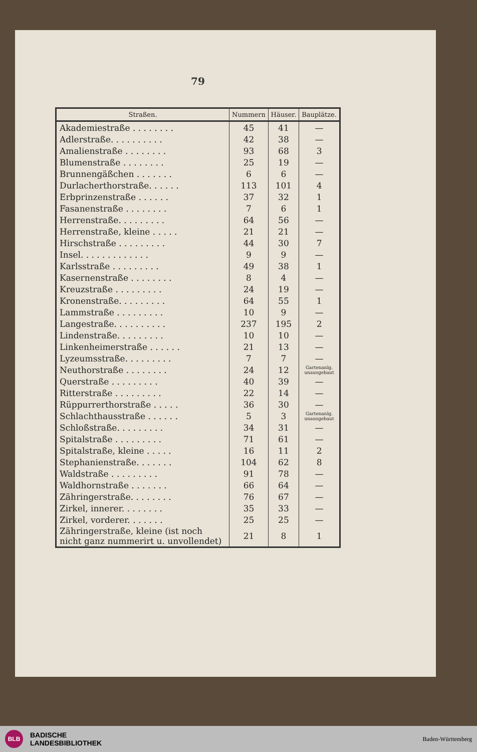79
| Straßen. | Nummern | Häuser. | Bauplätze. |
| --- | --- | --- | --- |
| Akademiestraße . . . . . . . . | 45 | 41 | — |
| Adlerstraße. . . . . . . . . . | 42 | 38 | — |
| Amalienstraße . . . . . . . . | 93 | 68 | 3 |
| Blumenstraße . . . . . . . . | 25 | 19 | — |
| Brunnengäßchen . . . . . . . | 6 | 6 | — |
| Durlacherthorstraße. . . . . . | 113 | 101 | 4 |
| Erbprinzenstraße . . . . . . | 37 | 32 | 1 |
| Fasanenstraße . . . . . . . . | 7 | 6 | 1 |
| Herrenstraße. . . . . . . . . | 64 | 56 | — |
| Herrenstraße, kleine . . . . . | 21 | 21 | — |
| Hirschstraße . . . . . . . . . | 44 | 30 | 7 |
| Insel. . . . . . . . . . . . . | 9 | 9 | — |
| Karlsstraße . . . . . . . . . | 49 | 38 | 1 |
| Kasernenstraße . . . . . . . . | 8 | 4 | — |
| Kreuzstraße . . . . . . . . . | 24 | 19 | — |
| Kronenstraße. . . . . . . . . | 64 | 55 | 1 |
| Lammstraße . . . . . . . . . | 10 | 9 | — |
| Langestraße. . . . . . . . . . | 237 | 195 | 2 |
| Lindenstraße. . . . . . . . . | 10 | 10 | — |
| Linkenheimerstraße . . . . . . | 21 | 13 | — |
| Lyzeumsstraße. . . . . . . . . | 7 | 7 | — |
| Neuthorstraße . . . . . . . . | 24 | 12 | Gartenanlg. unausgebaut |
| Querstraße . . . . . . . . . | 40 | 39 | — |
| Ritterstraße . . . . . . . . . | 22 | 14 | — |
| Rüppurrerthorstraße . . . . . | 36 | 30 | — |
| Schlachthausstraße . . . . . . | 5 | 3 | Gartenanlg. unausgebaut |
| Schloßstraße. . . . . . . . . | 34 | 31 | — |
| Spitalstraße . . . . . . . . . | 71 | 61 | — |
| Spitalstraße, kleine . . . . . | 16 | 11 | 2 |
| Stephanienstraße. . . . . . . | 104 | 62 | 8 |
| Waldstraße . . . . . . . . . | 91 | 78 | — |
| Waldhornstraße . . . . . . . | 66 | 64 | — |
| Zähringerstraße. . . . . . . . | 76 | 67 | — |
| Zirkel, innerer. . . . . . . . | 35 | 33 | — |
| Zirkel, vorderer. . . . . . . | 25 | 25 | — |
| Zähringerstraße, kleine (ist noch nicht ganz nummerirt u. unvollendet) | 21 | 8 | 1 |
BLB
BADISCHE
LANDESBIBLIOTHEK
Baden-Württemberg